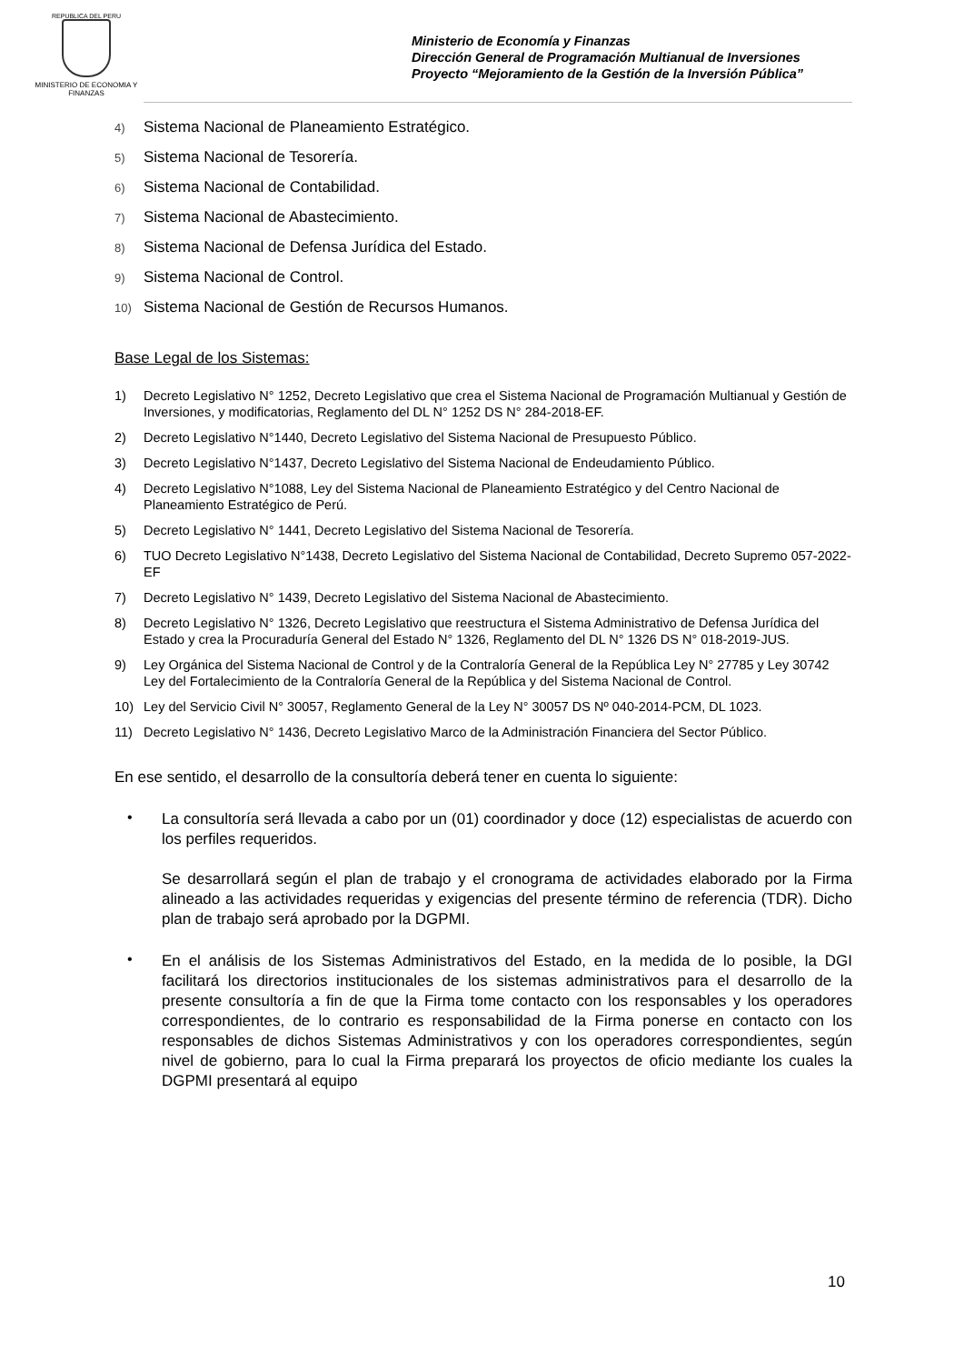REPUBLICA DEL PERU
MINISTERIO DE ECONOMIA Y FINANZAS
Ministerio de Economía y Finanzas
Dirección General de Programación Multianual de Inversiones
Proyecto “Mejoramiento de la Gestión de la Inversión Pública”
4) Sistema Nacional de Planeamiento Estratégico.
5) Sistema Nacional de Tesorería.
6) Sistema Nacional de Contabilidad.
7) Sistema Nacional de Abastecimiento.
8) Sistema Nacional de Defensa Jurídica del Estado.
9) Sistema Nacional de Control.
10) Sistema Nacional de Gestión de Recursos Humanos.
Base Legal de los Sistemas:
1) Decreto Legislativo N° 1252, Decreto Legislativo que crea el Sistema Nacional de Programación Multianual y Gestión de Inversiones, y modificatorias, Reglamento del DL N° 1252 DS N° 284-2018-EF.
2) Decreto Legislativo N°1440, Decreto Legislativo del Sistema Nacional de Presupuesto Público.
3) Decreto Legislativo N°1437, Decreto Legislativo del Sistema Nacional de Endeudamiento Público.
4) Decreto Legislativo N°1088, Ley del Sistema Nacional de Planeamiento Estratégico y del Centro Nacional de Planeamiento Estratégico de Perú.
5) Decreto Legislativo N° 1441, Decreto Legislativo del Sistema Nacional de Tesorería.
6) TUO Decreto Legislativo N°1438, Decreto Legislativo del Sistema Nacional de Contabilidad, Decreto Supremo 057-2022-EF
7) Decreto Legislativo N° 1439, Decreto Legislativo del Sistema Nacional de Abastecimiento.
8) Decreto Legislativo N° 1326, Decreto Legislativo que reestructura el Sistema Administrativo de Defensa Jurídica del Estado y crea la Procuraduría General del Estado N° 1326, Reglamento del DL N° 1326 DS N° 018-2019-JUS.
9) Ley Orgánica del Sistema Nacional de Control y de la Contraloría General de la República Ley N° 27785 y Ley 30742 Ley del Fortalecimiento de la Contraloría General de la República y del Sistema Nacional de Control.
10) Ley del Servicio Civil N° 30057, Reglamento General de la Ley N° 30057 DS Nº 040-2014-PCM, DL 1023.
11) Decreto Legislativo N° 1436, Decreto Legislativo Marco de la Administración Financiera del Sector Público.
En ese sentido, el desarrollo de la consultoría deberá tener en cuenta lo siguiente:
•
La consultoría será llevada a cabo por un (01) coordinador y doce (12) especialistas de acuerdo con los perfiles requeridos.
Se desarrollará según el plan de trabajo y el cronograma de actividades elaborado por la Firma alineado a las actividades requeridas y exigencias del presente término de referencia (TDR). Dicho plan de trabajo será aprobado por la DGPMI.
•
En el análisis de los Sistemas Administrativos del Estado, en la medida de lo posible, la DGI facilitará los directorios institucionales de los sistemas administrativos para el desarrollo de la presente consultoría a fin de que la Firma tome contacto con los responsables y los operadores correspondientes, de lo contrario es responsabilidad de la Firma ponerse en contacto con los responsables de dichos Sistemas Administrativos y con los operadores correspondientes, según nivel de gobierno, para lo cual la Firma preparará los proyectos de oficio mediante los cuales la DGPMI presentará al equipo
10